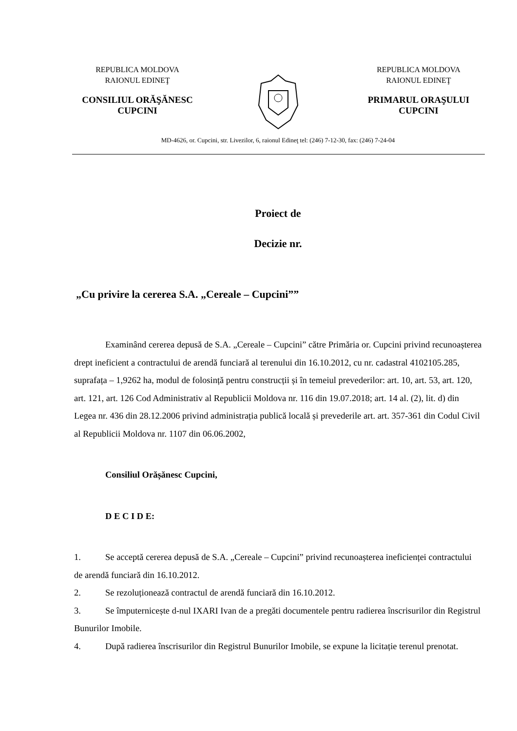REPUBLICA MOLDOVA
RAIONUL EDINEŢ
CONSILIUL ORĂŞĂNESC
CUPCINI
REPUBLICA MOLDOVA
RAIONUL EDINEŢ
PRIMARUL ORAŞULUI
CUPCINI
MD-4626, or. Cupcini, str. Livezilor, 6, raionul Edineţ tel: (246) 7-12-30, fax: (246) 7-24-04
Proiect de
Decizie nr.
„Cu privire la cererea S.A. „Cereale – Cupcini””
Examinând cererea depusă de S.A. „Cereale – Cupcini” către Primăria or. Cupcini privind recunoașterea drept ineficient a contractului de arendă funciară al terenului din 16.10.2012, cu nr. cadastral 4102105.285, suprafața – 1,9262 ha, modul de folosință pentru construcții și în temeiul prevederilor: art. 10, art. 53, art. 120, art. 121, art. 126 Cod Administrativ al Republicii Moldova nr. 116 din 19.07.2018; art. 14 al. (2), lit. d) din Legea nr. 436 din 28.12.2006 privind administrația publică locală și prevederile art. art. 357-361 din Codul Civil al Republicii Moldova nr. 1107 din 06.06.2002,
Consiliul Orășănesc Cupcini,
D E C I D E:
1. Se acceptă cererea depusă de S.A. „Cereale – Cupcini” privind recunoașterea ineficienței contractului de arendă funciară din 16.10.2012.
2. Se rezoluționează contractul de arendă funciară din 16.10.2012.
3. Se împuternicește d-nul IXARI Ivan de a pregăti documentele pentru radierea înscrisurilor din Registrul Bunurilor Imobile.
4. După radierea înscrisurilor din Registrul Bunurilor Imobile, se expune la licitație terenul prenotat.